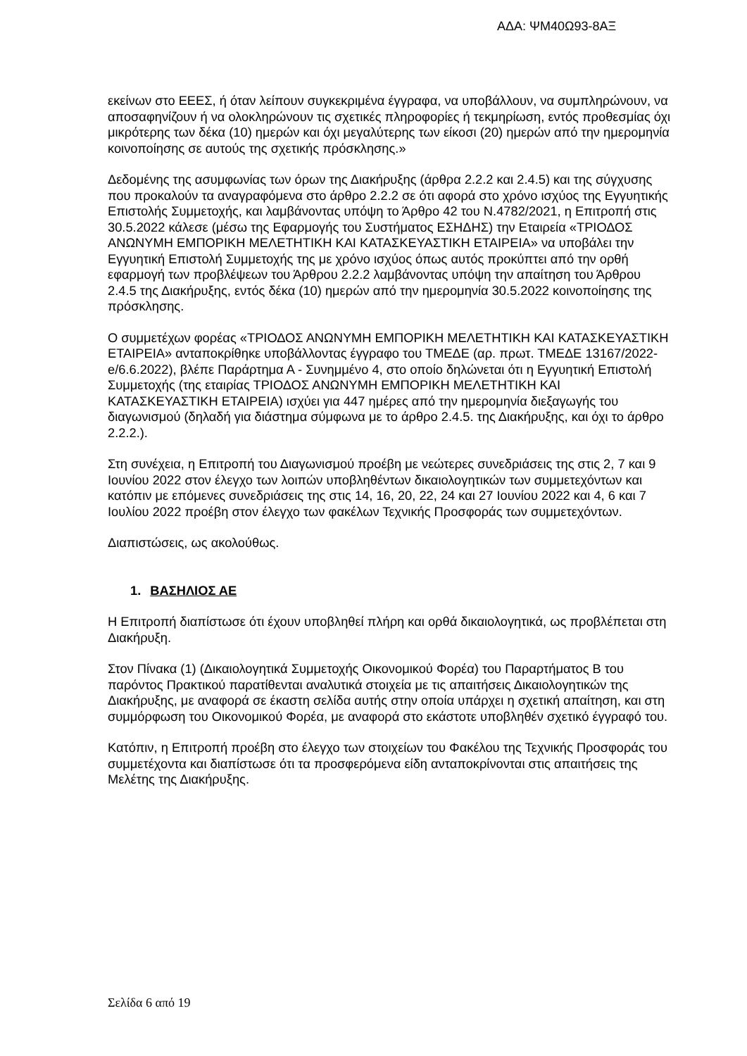ΑΔΑ: ΨΜ40Ω93-8ΑΞ
εκείνων στο ΕΕΕΣ, ή όταν λείπουν συγκεκριμένα έγγραφα, να υποβάλλουν, να συμπληρώνουν, να αποσαφηνίζουν ή να ολοκληρώνουν τις σχετικές πληροφορίες ή τεκμηρίωση, εντός προθεσμίας όχι μικρότερης των δέκα (10) ημερών και όχι μεγαλύτερης των είκοσι (20) ημερών από την ημερομηνία κοινοποίησης σε αυτούς της σχετικής πρόσκλησης.»
Δεδομένης της ασυμφωνίας των όρων της Διακήρυξης (άρθρα 2.2.2 και 2.4.5) και της σύγχυσης που προκαλούν τα αναγραφόμενα στο άρθρο 2.2.2 σε ότι αφορά στο χρόνο ισχύος της Εγγυητικής Επιστολής Συμμετοχής, και λαμβάνοντας υπόψη το Άρθρο 42 του Ν.4782/2021, η Επιτροπή στις 30.5.2022 κάλεσε (μέσω της Εφαρμογής του Συστήματος ΕΣΗΔΗΣ) την Εταιρεία «ΤΡΙΟΔΟΣ ΑΝΩΝΥΜΗ ΕΜΠΟΡΙΚΗ ΜΕΛΕΤΗΤΙΚΗ ΚΑΙ ΚΑΤΑΣΚΕΥΑΣΤΙΚΗ ΕΤΑΙΡΕΙΑ» να υποβάλει την Εγγυητική Επιστολή Συμμετοχής της με χρόνο ισχύος όπως αυτός προκύπτει από την ορθή εφαρμογή των προβλέψεων του Άρθρου 2.2.2 λαμβάνοντας υπόψη την απαίτηση του Άρθρου 2.4.5 της Διακήρυξης, εντός δέκα (10) ημερών από την ημερομηνία 30.5.2022 κοινοποίησης της πρόσκλησης.
Ο συμμετέχων φορέας «ΤΡΙΟΔΟΣ ΑΝΩΝΥΜΗ ΕΜΠΟΡΙΚΗ ΜΕΛΕΤΗΤΙΚΗ ΚΑΙ ΚΑΤΑΣΚΕΥΑΣΤΙΚΗ ΕΤΑΙΡΕΙΑ» ανταποκρίθηκε υποβάλλοντας έγγραφο του ΤΜΕΔΕ (αρ. πρωτ. ΤΜΕΔΕ 13167/2022-e/6.6.2022), βλέπε Παράρτημα Α - Συνημμένο 4, στο οποίο δηλώνεται ότι η Εγγυητική Επιστολή Συμμετοχής (της εταιρίας ΤΡΙΟΔΟΣ ΑΝΩΝΥΜΗ ΕΜΠΟΡΙΚΗ ΜΕΛΕΤΗΤΙΚΗ ΚΑΙ ΚΑΤΑΣΚΕΥΑΣΤΙΚΗ ΕΤΑΙΡΕΙΑ) ισχύει για 447 ημέρες από την ημερομηνία διεξαγωγής του διαγωνισμού (δηλαδή για διάστημα σύμφωνα με το άρθρο 2.4.5. της Διακήρυξης, και όχι το άρθρο 2.2.2.).
Στη συνέχεια, η Επιτροπή του Διαγωνισμού προέβη με νεώτερες συνεδριάσεις της στις 2, 7 και 9 Ιουνίου 2022 στον έλεγχο των λοιπών υποβληθέντων δικαιολογητικών των συμμετεχόντων και κατόπιν με επόμενες συνεδριάσεις της στις 14, 16, 20, 22, 24 και 27 Ιουνίου 2022 και 4, 6 και 7 Ιουλίου 2022 προέβη στον έλεγχο των φακέλων Τεχνικής Προσφοράς των συμμετεχόντων.
Διαπιστώσεις, ως ακολούθως.
1. ΒΑΣΗΛΙΟΣ ΑΕ
Η Επιτροπή διαπίστωσε ότι έχουν υποβληθεί πλήρη και ορθά δικαιολογητικά, ως προβλέπεται στη Διακήρυξη.
Στον Πίνακα (1) (Δικαιολογητικά Συμμετοχής Οικονομικού Φορέα) του Παραρτήματος Β του παρόντος Πρακτικού παρατίθενται αναλυτικά στοιχεία με τις απαιτήσεις Δικαιολογητικών της Διακήρυξης, με αναφορά σε έκαστη σελίδα αυτής στην οποία υπάρχει η σχετική απαίτηση, και στη συμμόρφωση του Οικονομικού Φορέα, με αναφορά στο εκάστοτε υποβληθέν σχετικό έγγραφό του.
Κατόπιν, η Επιτροπή προέβη στο έλεγχο των στοιχείων του Φακέλου της Τεχνικής Προσφοράς του συμμετέχοντα και διαπίστωσε ότι τα προσφερόμενα είδη ανταποκρίνονται στις απαιτήσεις της Μελέτης της Διακήρυξης.
Σελίδα 6 από 19